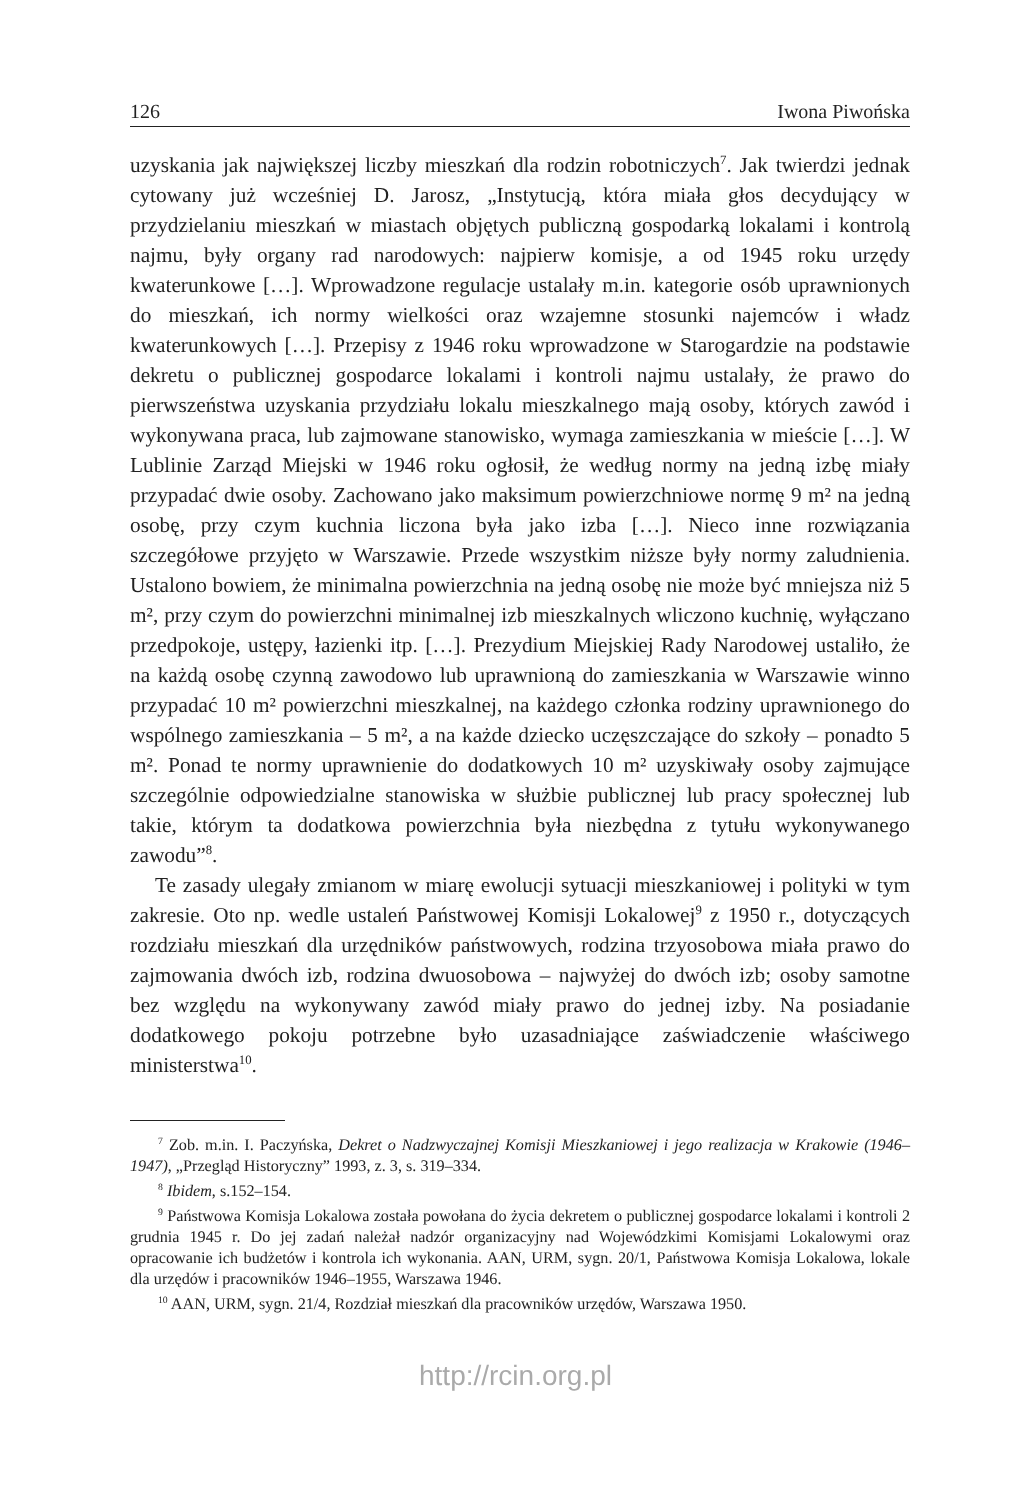126 Iwona Piwońska
uzyskania jak największej liczby mieszkań dla rodzin robotniczych<sup>7</sup>. Jak twierdzi jednak cytowany już wcześniej D. Jarosz, „Instytucją, która miała głos decydujący w przydzielaniu mieszkań w miastach objętych publiczną gospodarką lokalami i kontrolą najmu, były organy rad narodowych: najpierw komisje, a od 1945 roku urzędy kwaterunkowe […]. Wprowadzone regulacje ustalały m.in. kategorie osób uprawnionych do mieszkań, ich normy wielkości oraz wzajemne stosunki najemców i władz kwaterunkowych […]. Przepisy z 1946 roku wprowadzone w Starogardzie na podstawie dekretu o publicznej gospodarce lokalami i kontroli najmu ustalały, że prawo do pierwszeństwa uzyskania przydziału lokalu mieszkalnego mają osoby, których zawód i wykonywana praca, lub zajmowane stanowisko, wymaga zamieszkania w mieście […]. W Lublinie Zarząd Miejski w 1946 roku ogłosił, że według normy na jedną izbę miały przypadać dwie osoby. Zachowano jako maksimum powierzchniowe normę 9 m² na jedną osobę, przy czym kuchnia liczona była jako izba […]. Nieco inne rozwiązania szczegółowe przyjęto w Warszawie. Przede wszystkim niższe były normy zaludnienia. Ustalono bowiem, że minimalna powierzchnia na jedną osobę nie może być mniejsza niż 5 m², przy czym do powierzchni minimalnej izb mieszkalnych wliczono kuchnię, wyłączano przedpokoje, ustępy, łazienki itp. […]. Prezydium Miejskiej Rady Narodowej ustaliło, że na każdą osobę czynną zawodowo lub uprawnioną do zamieszkania w Warszawie winno przypadać 10 m² powierzchni mieszkalnej, na każdego członka rodziny uprawnionego do wspólnego zamieszkania – 5 m², a na każde dziecko uczęszczające do szkoły – ponadto 5 m². Ponad te normy uprawnienie do dodatkowych 10 m² uzyskiwały osoby zajmujące szczególnie odpowiedzialne stanowiska w służbie publicznej lub pracy społecznej lub takie, którym ta dodatkowa powierzchnia była niezbędna z tytułu wykonywanego zawodu”<sup>8</sup>.
Te zasady ulegały zmianom w miarę ewolucji sytuacji mieszkaniowej i polityki w tym zakresie. Oto np. wedle ustaleń Państwowej Komisji Lokalowej<sup>9</sup> z 1950 r., dotyczących rozdziału mieszkań dla urzędników państwowych, rodzina trzyosobowa miała prawo do zajmowania dwóch izb, rodzina dwuosobowa – najwyżej do dwóch izb; osoby samotne bez względu na wykonywany zawód miały prawo do jednej izby. Na posiadanie dodatkowego pokoju potrzebne było uzasadniające zaświadczenie właściwego ministerstwa<sup>10</sup>.
<sup>7</sup> Zob. m.in. I. Paczyńska, Dekret o Nadzwyczajnej Komisji Mieszkaniowej i jego realizacja w Krakowie (1946–1947), „Przegląd Historyczny” 1993, z. 3, s. 319–334.
<sup>8</sup> Ibidem, s.152–154.
<sup>9</sup> Państwowa Komisja Lokalowa została powołana do życia dekretem o publicznej gospodarce lokalami i kontroli 2 grudnia 1945 r. Do jej zadań należał nadzór organizacyjny nad Wojewódzkimi Komisjami Lokalowymi oraz opracowanie ich budżetów i kontrola ich wykonania. AAN, URM, sygn. 20/1, Państwowa Komisja Lokalowa, lokale dla urzędów i pracowników 1946–1955, Warszawa 1946.
<sup>10</sup> AAN, URM, sygn. 21/4, Rozdział mieszkań dla pracowników urzędów, Warszawa 1950.
http://rcin.org.pl